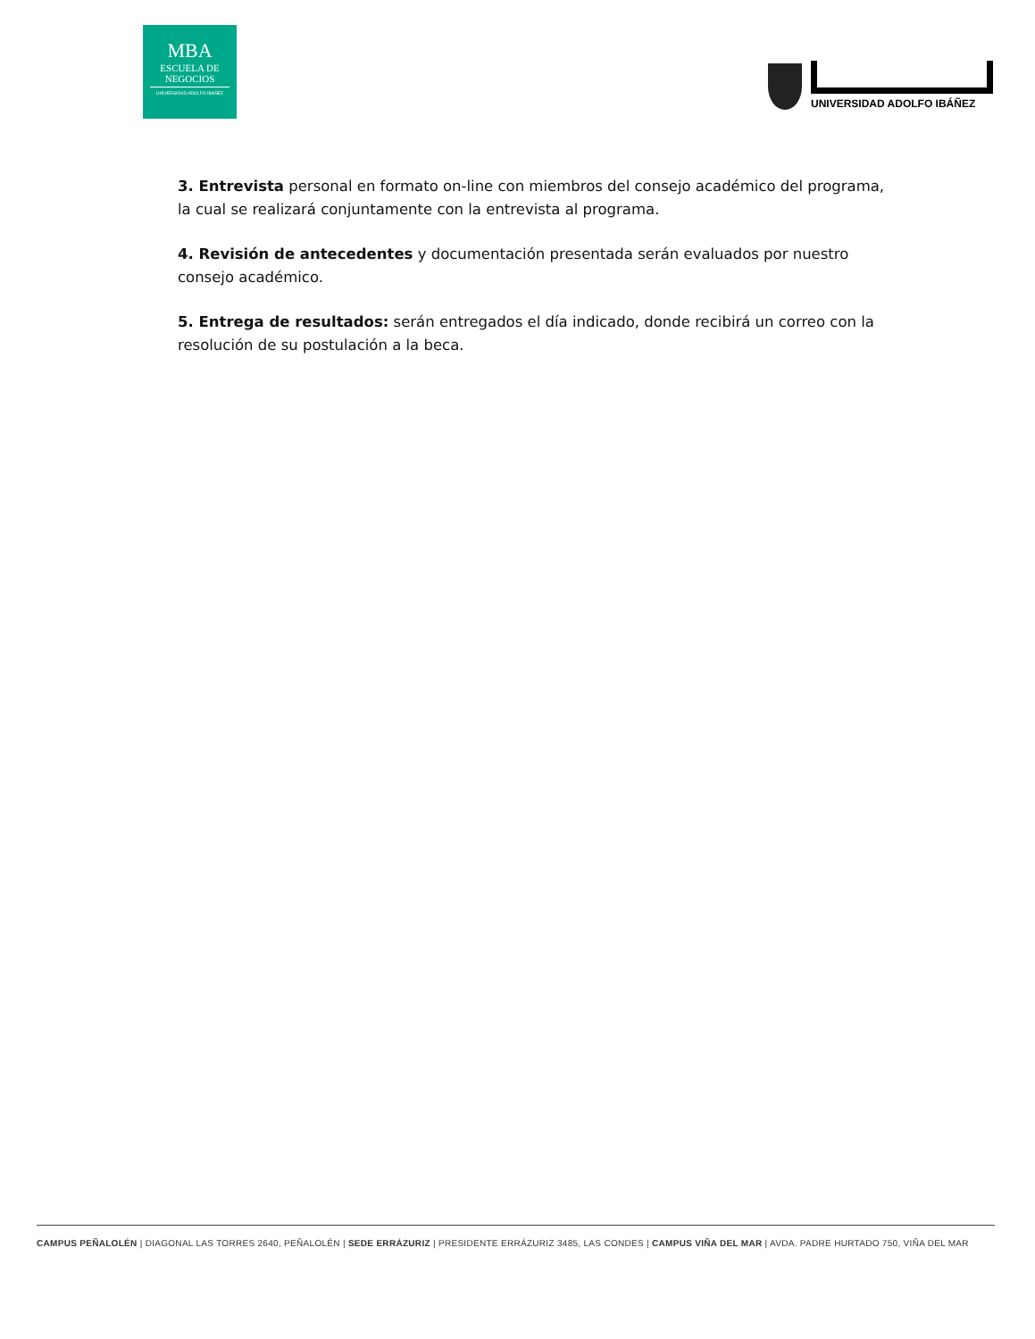MBA
ESCUELA DE
NEGOCIOS
UNIVERSIDAD ADOLFO IBÁÑEZ
UNIVERSIDAD ADOLFO IBÁÑEZ
3. Entrevista personal en formato on-line con miembros del consejo académico del programa, la cual se realizará conjuntamente con la entrevista al programa.
4. Revisión de antecedentes y documentación presentada serán evaluados por nuestro consejo académico.
5. Entrega de resultados: serán entregados el día indicado, donde recibirá un correo con la resolución de su postulación a la beca.
CAMPUS PEÑALOLÉN | DIAGONAL LAS TORRES 2640, PEÑALOLÉN | SEDE ERRÁZURIZ | PRESIDENTE ERRÁZURIZ 3485, LAS CONDES | CAMPUS VIÑA DEL MAR | AVDA. PADRE HURTADO 750, VIÑA DEL MAR